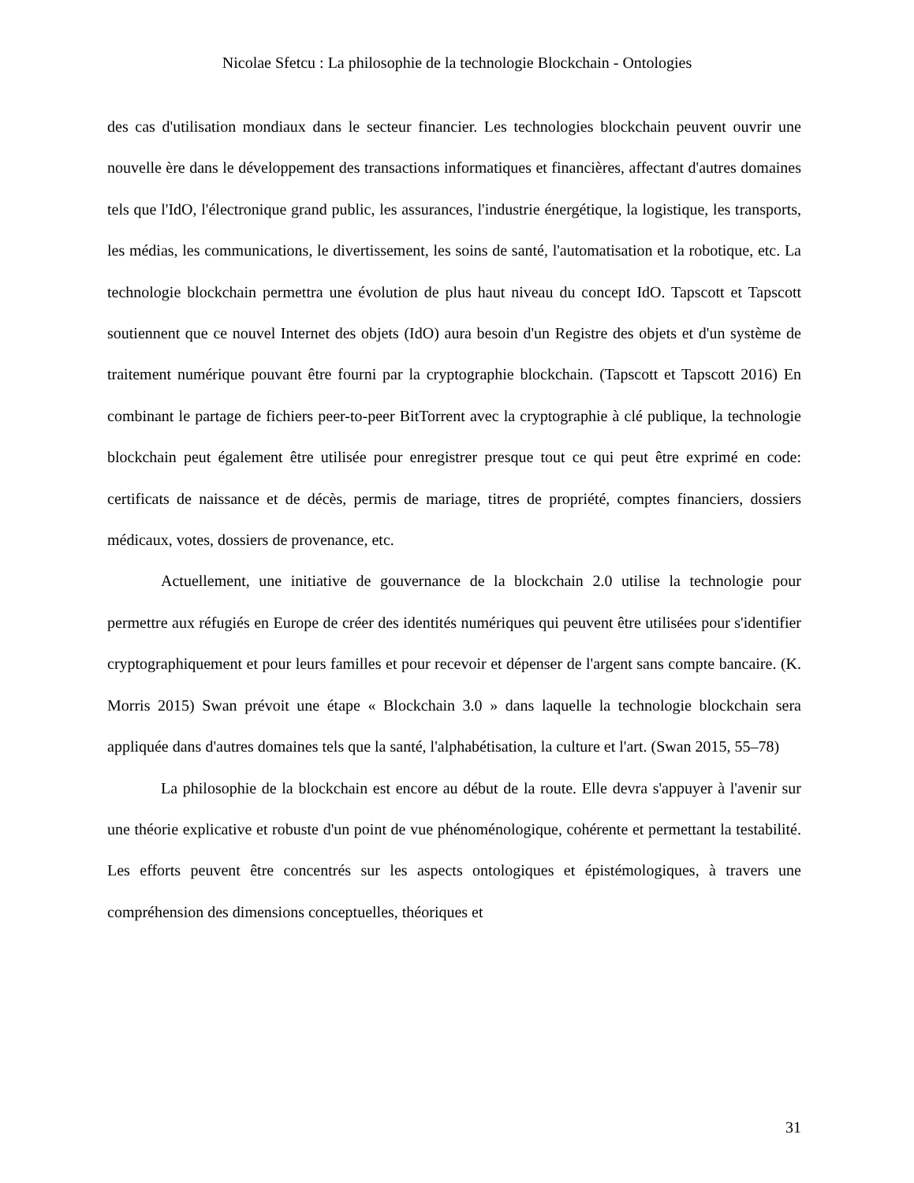Nicolae Sfetcu : La philosophie de la technologie Blockchain - Ontologies
des cas d'utilisation mondiaux dans le secteur financier. Les technologies blockchain peuvent ouvrir une nouvelle ère dans le développement des transactions informatiques et financières, affectant d'autres domaines tels que l'IdO, l'électronique grand public, les assurances, l'industrie énergétique, la logistique, les transports, les médias, les communications, le divertissement, les soins de santé, l'automatisation et la robotique, etc. La technologie blockchain permettra une évolution de plus haut niveau du concept IdO. Tapscott et Tapscott soutiennent que ce nouvel Internet des objets (IdO) aura besoin d'un Registre des objets et d'un système de traitement numérique pouvant être fourni par la cryptographie blockchain. (Tapscott et Tapscott 2016) En combinant le partage de fichiers peer-to-peer BitTorrent avec la cryptographie à clé publique, la technologie blockchain peut également être utilisée pour enregistrer presque tout ce qui peut être exprimé en code: certificats de naissance et de décès, permis de mariage, titres de propriété, comptes financiers, dossiers médicaux, votes, dossiers de provenance, etc.
Actuellement, une initiative de gouvernance de la blockchain 2.0 utilise la technologie pour permettre aux réfugiés en Europe de créer des identités numériques qui peuvent être utilisées pour s'identifier cryptographiquement et pour leurs familles et pour recevoir et dépenser de l'argent sans compte bancaire. (K. Morris 2015) Swan prévoit une étape « Blockchain 3.0 » dans laquelle la technologie blockchain sera appliquée dans d'autres domaines tels que la santé, l'alphabétisation, la culture et l'art. (Swan 2015, 55–78)
La philosophie de la blockchain est encore au début de la route. Elle devra s'appuyer à l'avenir sur une théorie explicative et robuste d'un point de vue phénoménologique, cohérente et permettant la testabilité. Les efforts peuvent être concentrés sur les aspects ontologiques et épistémologiques, à travers une compréhension des dimensions conceptuelles, théoriques et
31